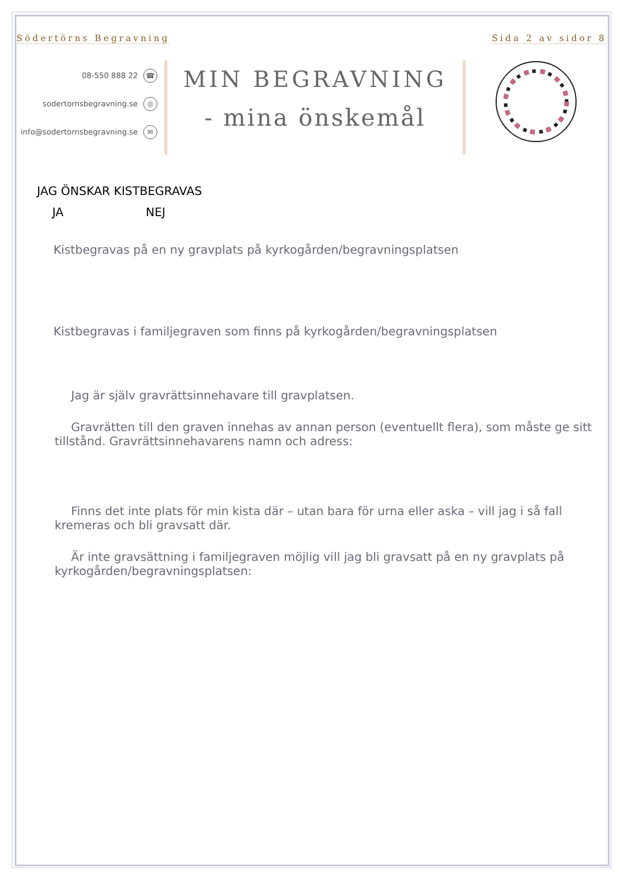Södertörns Begravning Sida 2 av sidor 8
08-550 888 22 ☎
sodertornsbegravning.se ◎
info@sodertornsbegravning.se ✉
MIN BEGRAVNING
- mina önskemål
JAG ÖNSKAR KISTBEGRAVAS
JA NEJ
Kistbegravas på en ny gravplats på kyrkogården/begravningsplatsen
Kistbegravas i familjegraven som finns på kyrkogården/begravningsplatsen
Jag är själv gravrättsinnehavare till gravplatsen.
Gravrätten till den graven innehas av annan person (eventuellt flera), som måste ge sitt tillstånd. Gravrättsinnehavarens namn och adress:
Finns det inte plats för min kista där – utan bara för urna eller aska – vill jag i så fall kremeras och bli gravsatt där.
Är inte gravsättning i familjegraven möjlig vill jag bli gravsatt på en ny gravplats på kyrkogården/begravningsplatsen: